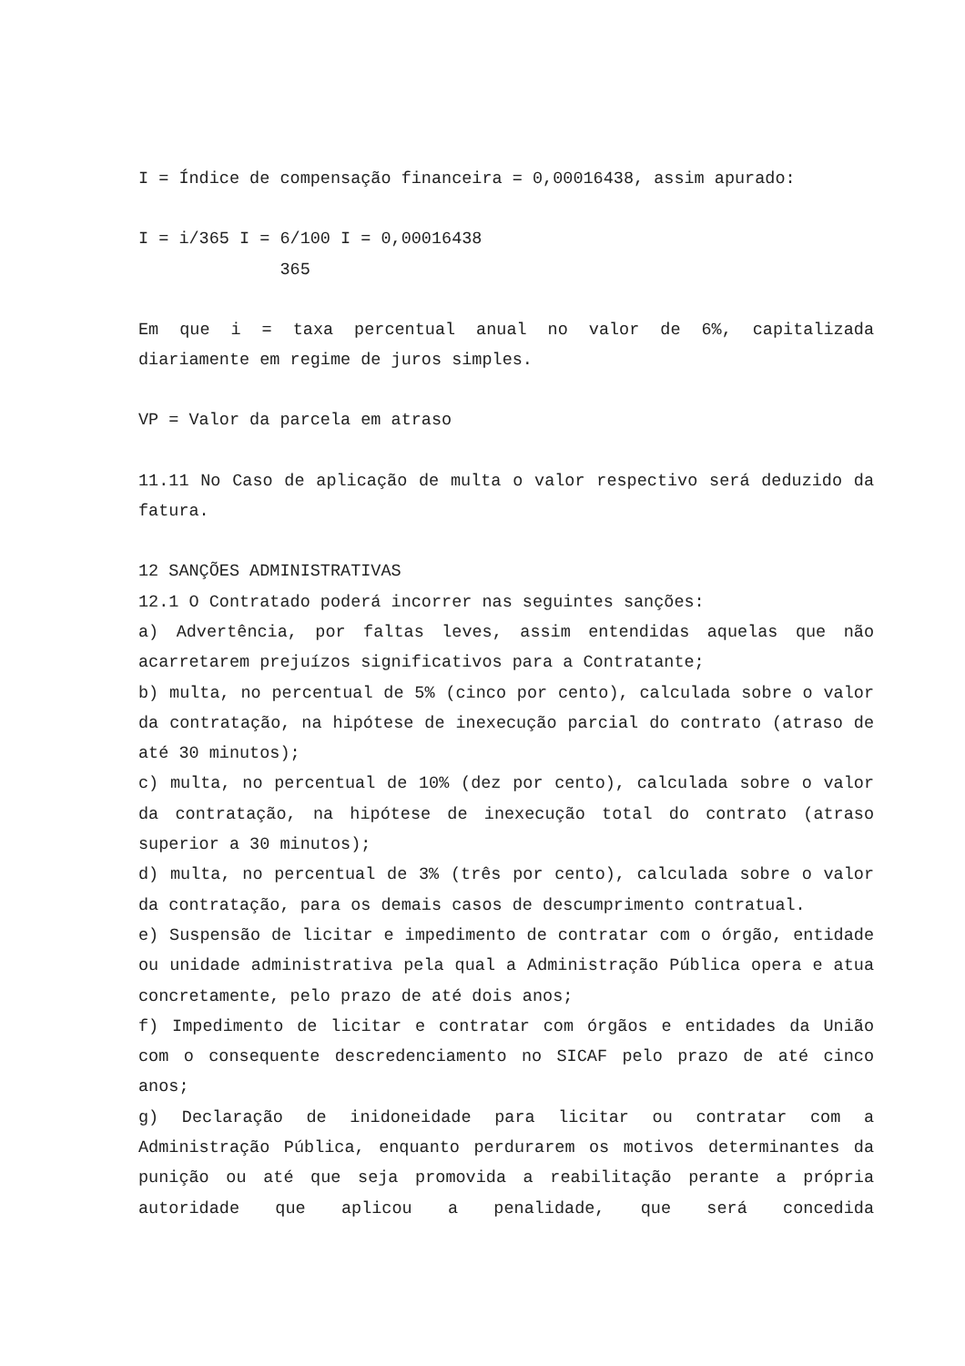I = Índice de compensação financeira = 0,00016438, assim apurado:
I = i/365 I = 6/100 I = 0,00016438
              365
Em que i = taxa percentual anual no valor de 6%, capitalizada diariamente em regime de juros simples.
VP = Valor da parcela em atraso
11.11 No Caso de aplicação de multa o valor respectivo será deduzido da fatura.
12 SANÇÕES ADMINISTRATIVAS
12.1 O Contratado poderá incorrer nas seguintes sanções:
a) Advertência, por faltas leves, assim entendidas aquelas que não acarretarem prejuízos significativos para a Contratante;
b) multa, no percentual de 5% (cinco por cento), calculada sobre o valor da contratação, na hipótese de inexecução parcial do contrato (atraso de até 30 minutos);
c) multa, no percentual de 10% (dez por cento), calculada sobre o valor da contratação, na hipótese de inexecução total do contrato (atraso superior a 30 minutos);
d) multa, no percentual de 3% (três por cento), calculada sobre o valor da contratação, para os demais casos de descumprimento contratual.
e) Suspensão de licitar e impedimento de contratar com o órgão, entidade ou unidade administrativa pela qual a Administração Pública opera e atua concretamente, pelo prazo de até dois anos;
f) Impedimento de licitar e contratar com órgãos e entidades da União com o consequente descredenciamento no SICAF pelo prazo de até cinco anos;
g) Declaração de inidoneidade para licitar ou contratar com a Administração Pública, enquanto perdurarem os motivos determinantes da punição ou até que seja promovida a reabilitação perante a própria autoridade que aplicou a penalidade, que será concedida